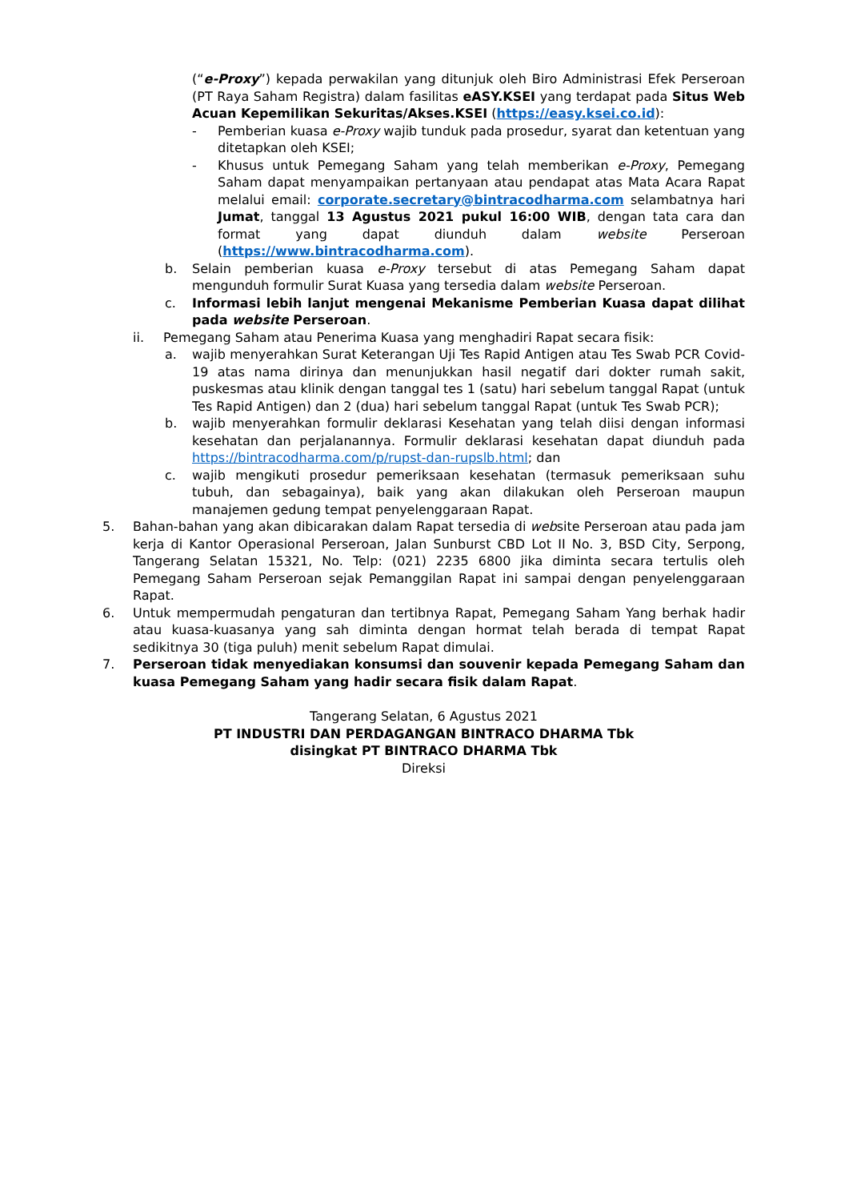(“e-Proxy”) kepada perwakilan yang ditunjuk oleh Biro Administrasi Efek Perseroan (PT Raya Saham Registra) dalam fasilitas eASY.KSEI yang terdapat pada Situs Web Acuan Kepemilikan Sekuritas/Akses.KSEI (https://easy.ksei.co.id):
- Pemberian kuasa e-Proxy wajib tunduk pada prosedur, syarat dan ketentuan yang ditetapkan oleh KSEI;
- Khusus untuk Pemegang Saham yang telah memberikan e-Proxy, Pemegang Saham dapat menyampaikan pertanyaan atau pendapat atas Mata Acara Rapat melalui email: corporate.secretary@bintracodharma.com selambatnya hari Jumat, tanggal 13 Agustus 2021 pukul 16:00 WIB, dengan tata cara dan format yang dapat diunduh dalam website Perseroan (https://www.bintracodharma.com).
b. Selain pemberian kuasa e-Proxy tersebut di atas Pemegang Saham dapat mengunduh formulir Surat Kuasa yang tersedia dalam website Perseroan.
c. Informasi lebih lanjut mengenai Mekanisme Pemberian Kuasa dapat dilihat pada website Perseroan.
ii. Pemegang Saham atau Penerima Kuasa yang menghadiri Rapat secara fisik:
a. wajib menyerahkan Surat Keterangan Uji Tes Rapid Antigen atau Tes Swab PCR Covid-19 atas nama dirinya dan menunjukkan hasil negatif dari dokter rumah sakit, puskesmas atau klinik dengan tanggal tes 1 (satu) hari sebelum tanggal Rapat (untuk Tes Rapid Antigen) dan 2 (dua) hari sebelum tanggal Rapat (untuk Tes Swab PCR);
b. wajib menyerahkan formulir deklarasi Kesehatan yang telah diisi dengan informasi kesehatan dan perjalanannya. Formulir deklarasi kesehatan dapat diunduh pada https://bintracodharma.com/p/rupst-dan-rupslb.html; dan
c. wajib mengikuti prosedur pemeriksaan kesehatan (termasuk pemeriksaan suhu tubuh, dan sebagainya), baik yang akan dilakukan oleh Perseroan maupun manajemen gedung tempat penyelenggaraan Rapat.
5. Bahan-bahan yang akan dibicarakan dalam Rapat tersedia di website Perseroan atau pada jam kerja di Kantor Operasional Perseroan, Jalan Sunburst CBD Lot II No. 3, BSD City, Serpong, Tangerang Selatan 15321, No. Telp: (021) 2235 6800 jika diminta secara tertulis oleh Pemegang Saham Perseroan sejak Pemanggilan Rapat ini sampai dengan penyelenggaraan Rapat.
6. Untuk mempermudah pengaturan dan tertibnya Rapat, Pemegang Saham Yang berhak hadir atau kuasa-kuasanya yang sah diminta dengan hormat telah berada di tempat Rapat sedikitnya 30 (tiga puluh) menit sebelum Rapat dimulai.
7. Perseroan tidak menyediakan konsumsi dan souvenir kepada Pemegang Saham dan kuasa Pemegang Saham yang hadir secara fisik dalam Rapat.
Tangerang Selatan, 6 Agustus 2021
PT INDUSTRI DAN PERDAGANGAN BINTRACO DHARMA Tbk
disingkat PT BINTRACO DHARMA Tbk
Direksi